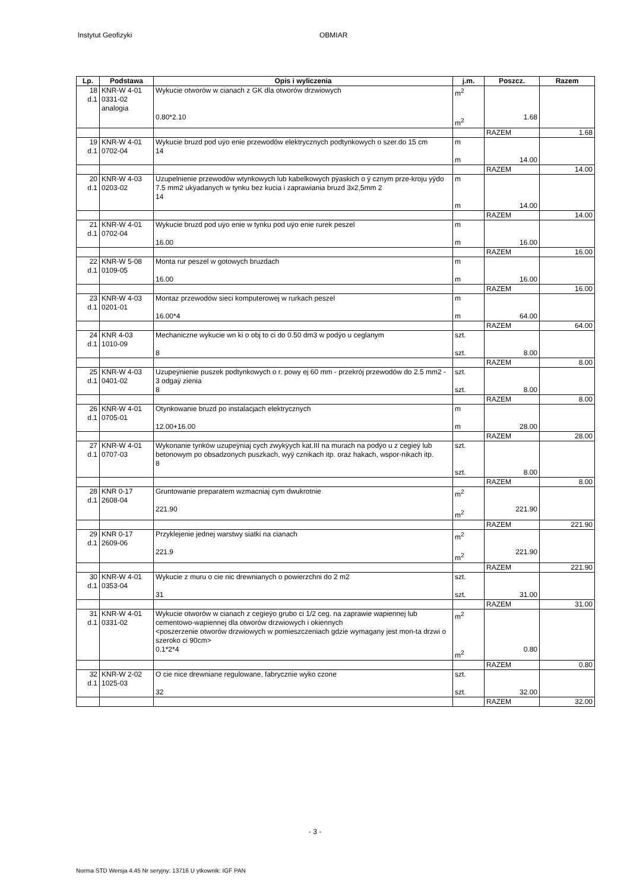Instytut Geofizyki OBMIAR
| Lp. | Podstawa | Opis i wyliczenia | j.m. | Poszcz. | Razem |
| --- | --- | --- | --- | --- | --- |
| 18 d.1 | KNR-W 4-01 0331-02 analogia | Wykucie otworów w cianach z GK dla otworów drzwiowych 0.80*2.10 | m<sup>2</sup> m<sup>2</sup> | 1.68 | |
| | | | | RAZEM | 1.68 |
| 19 d.1 | KNR-W 4-01 0702-04 | Wykucie bruzd pod uÿo enie przewodów elektrycznych podtynkowych o szer.do 15 cm 14 | m m | 14.00 | |
| | | | | RAZEM | 14.00 |
| 20 d.1 | KNR-W 4-03 0203-02 | Uzupelnienie przewodów wtynkowych lub kabelkowych pÿaskich o ÿ cznym prze-kroju yÿdo 7.5 mm2 ukÿadanych w tynku bez kucia i zaprawiania bruzd 3x2,5mm 2 14 | m m | 14.00 | |
| | | | | RAZEM | 14.00 |
| 21 d.1 | KNR-W 4-01 0702-04 | Wykucie bruzd pod uÿo enie w tynku pod uÿo enie rurek peszel 16.00 | m m | 16.00 | |
| | | | | RAZEM | 16.00 |
| 22 d.1 | KNR-W 5-08 0109-05 | Monta rur peszel w gotowych bruzdach 16.00 | m m | 16.00 | |
| | | | | RAZEM | 16.00 |
| 23 d.1 | KNR-W 4-03 0201-01 | Montaz przewodów sieci komputerowej w rurkach peszel 16.00*4 | m m | 64.00 | |
| | | | | RAZEM | 64.00 |
| 24 d.1 | KNR 4-03 1010-09 | Mechaniczne wykucie wn ki o obj to ci do 0.50 dm3 w podÿo u ceglanym 8 | szt. szt. | 8.00 | |
| | | | | RAZEM | 8.00 |
| 25 d.1 | KNR-W 4-03 0401-02 | Uzupeÿnienie puszek podtynkowych o r. powy ej 60 mm - przekrój przewodów do 2.5 mm2 - 3 odgaÿ zienia 8 | szt. szt. | 8.00 | |
| | | | | RAZEM | 8.00 |
| 26 d.1 | KNR-W 4-01 0705-01 | Otynkowanie bruzd po instalacjach elektrycznych 12.00+16.00 | m m | 28.00 | |
| | | | | RAZEM | 28.00 |
| 27 d.1 | KNR-W 4-01 0707-03 | Wykonanie tynków uzupeÿniaj cych zwykÿych kat.III na murach na podÿo u z cegieÿ lub betonowym po obsadzonych puszkach, wyÿ cznikach itp. oraz hakach, wspor-nikach itp. 8 | szt. szt. | 8.00 | |
| | | | | RAZEM | 8.00 |
| 28 d.1 | KNR 0-17 2608-04 | Gruntowanie preparatem wzmacniaj cym dwukrotnie 221.90 | m<sup>2</sup> m<sup>2</sup> | 221.90 | |
| | | | | RAZEM | 221.90 |
| 29 d.1 | KNR 0-17 2609-06 | Przyklejenie jednej warstwy siatki na cianach 221.9 | m<sup>2</sup> m<sup>2</sup> | 221.90 | |
| | | | | RAZEM | 221.90 |
| 30 d.1 | KNR-W 4-01 0353-04 | Wykucie z muru o cie nic drewnianych o powierzchni do 2 m2 31 | szt. szt. | 31.00 | |
| | | | | RAZEM | 31.00 |
| 31 d.1 | KNR-W 4-01 0331-02 | Wykucie otworów w cianach z cegieÿo grubo ci 1/2 ceg. na zaprawie wapiennej lub cementowo-wapiennej dla otworów drzwiowych i okiennych <poszerzenie otworów drzwiowych w pomieszczeniach gdzie wymagany jest mon-ta drzwi o szeroko ci 90cm> 0.1*2*4 | m<sup>2</sup> m<sup>2</sup> | 0.80 | |
| | | | | RAZEM | 0.80 |
| 32 d.1 | KNR-W 2-02 1025-03 | O cie nice drewniane regulowane, fabrycznie wyko czone 32 | szt. szt. | 32.00 | |
| | | | | RAZEM | 32.00 |
- 3 -
Norma STD Wersja 4.45 Nr seryjny: 13716 U ytkownik: IGF PAN